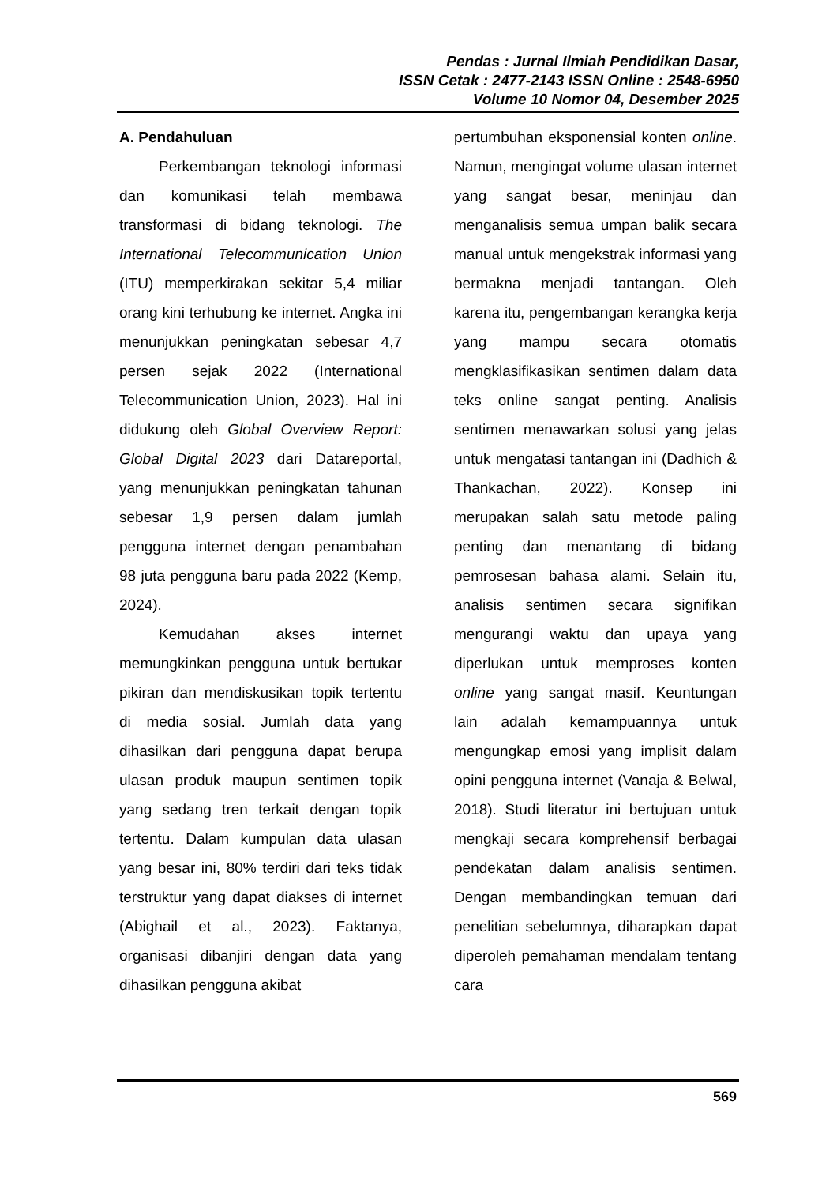Pendas : Jurnal Ilmiah Pendidikan Dasar,
ISSN Cetak : 2477-2143 ISSN Online : 2548-6950
Volume 10 Nomor 04, Desember 2025
A. Pendahuluan
Perkembangan teknologi informasi dan komunikasi telah membawa transformasi di bidang teknologi. The International Telecommunication Union (ITU) memperkirakan sekitar 5,4 miliar orang kini terhubung ke internet. Angka ini menunjukkan peningkatan sebesar 4,7 persen sejak 2022 (International Telecommunication Union, 2023). Hal ini didukung oleh Global Overview Report: Global Digital 2023 dari Datareportal, yang menunjukkan peningkatan tahunan sebesar 1,9 persen dalam jumlah pengguna internet dengan penambahan 98 juta pengguna baru pada 2022 (Kemp, 2024).
Kemudahan akses internet memungkinkan pengguna untuk bertukar pikiran dan mendiskusikan topik tertentu di media sosial. Jumlah data yang dihasilkan dari pengguna dapat berupa ulasan produk maupun sentimen topik yang sedang tren terkait dengan topik tertentu. Dalam kumpulan data ulasan yang besar ini, 80% terdiri dari teks tidak terstruktur yang dapat diakses di internet (Abighail et al., 2023). Faktanya, organisasi dibanjiri dengan data yang dihasilkan pengguna akibat
pertumbuhan eksponensial konten online. Namun, mengingat volume ulasan internet yang sangat besar, meninjau dan menganalisis semua umpan balik secara manual untuk mengekstrak informasi yang bermakna menjadi tantangan. Oleh karena itu, pengembangan kerangka kerja yang mampu secara otomatis mengklasifikasikan sentimen dalam data teks online sangat penting. Analisis sentimen menawarkan solusi yang jelas untuk mengatasi tantangan ini (Dadhich & Thankachan, 2022). Konsep ini merupakan salah satu metode paling penting dan menantang di bidang pemrosesan bahasa alami. Selain itu, analisis sentimen secara signifikan mengurangi waktu dan upaya yang diperlukan untuk memproses konten online yang sangat masif. Keuntungan lain adalah kemampuannya untuk mengungkap emosi yang implisit dalam opini pengguna internet (Vanaja & Belwal, 2018). Studi literatur ini bertujuan untuk mengkaji secara komprehensif berbagai pendekatan dalam analisis sentimen. Dengan membandingkan temuan dari penelitian sebelumnya, diharapkan dapat diperoleh pemahaman mendalam tentang cara
569